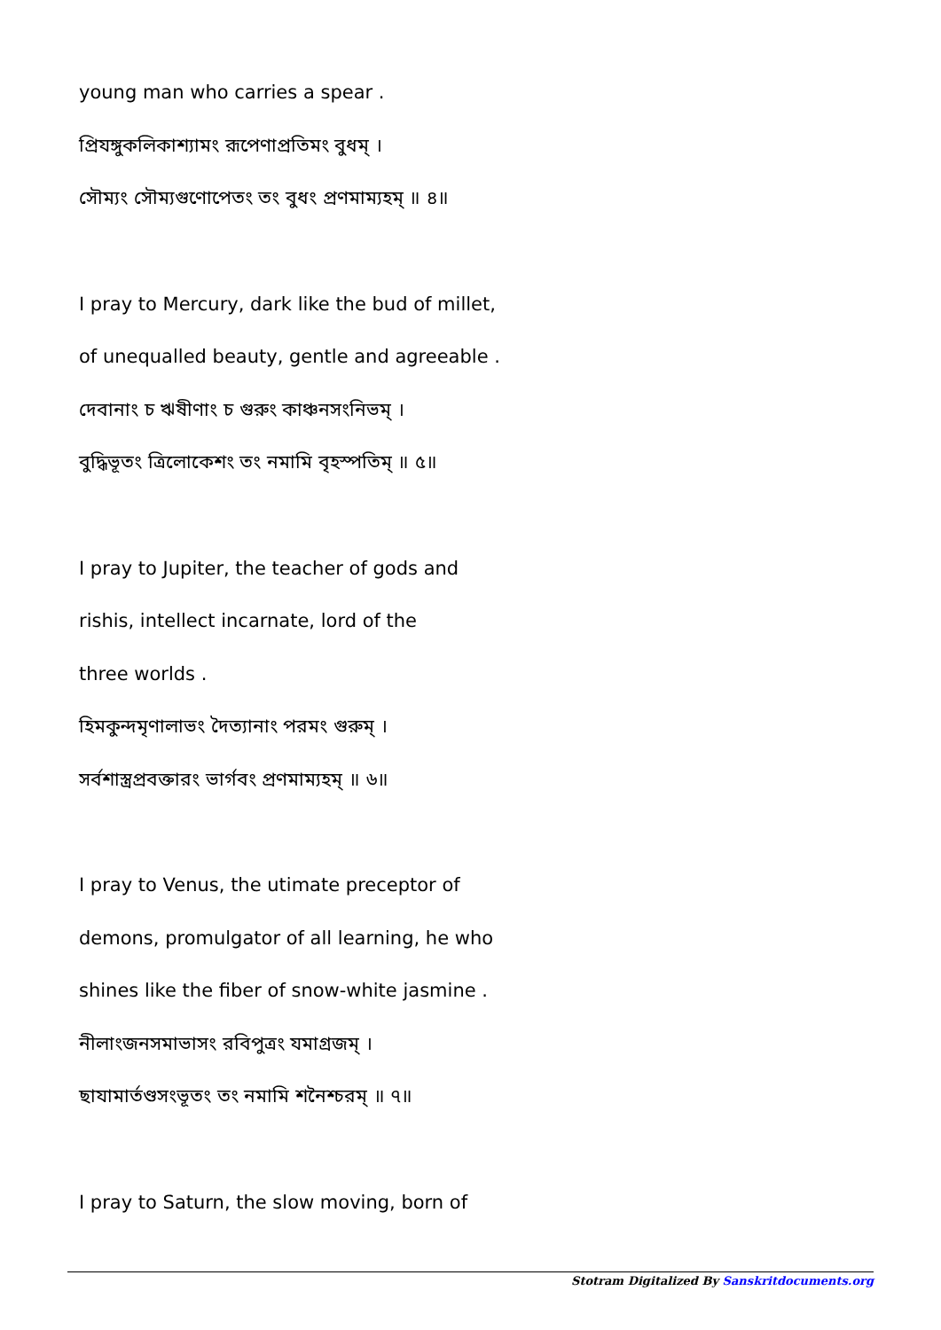young man who carries a spear .
প্রিযঙ্গুকলিকাশ্যামং রূপেণাপ্রতিমং বুধম্ ।
সৌম্যং সৌম্যগুণোপেতং তং বুধং প্রণমাম্যহম্ ॥ ৪॥
I pray to Mercury, dark like the bud of millet,
of unequalled beauty, gentle and agreeable .
দেবানাং চ ঋষীণাং চ গুরুং কাঞ্চনসংনিভম্ ।
বুদ্ধিভূতং ত্রিলোকেশং তং নমামি বৃহস্পতিম্ ॥ ৫॥
I pray to Jupiter, the teacher of gods and
rishis, intellect incarnate, lord of the
three worlds .
হিমকুন্দমৃণালাভং দৈত্যানাং পরমং গুরুম্ ।
সর্বশাস্ত্রপ্রবক্তারং ভার্গবং প্রণমাম্যহম্ ॥ ৬॥
I pray to Venus, the utimate preceptor of
demons, promulgator of all learning, he who
shines like the fiber of snow-white jasmine .
নীলাংজনসমাভাসং রবিপুত্রং যমাগ্রজম্ ।
ছাযামার্তণ্ডসংভূতং তং নমামি শনৈশ্চরম্ ॥ ৭॥
I pray to Saturn, the slow moving, born of
Stotram Digitalized By Sanskritdocuments.org